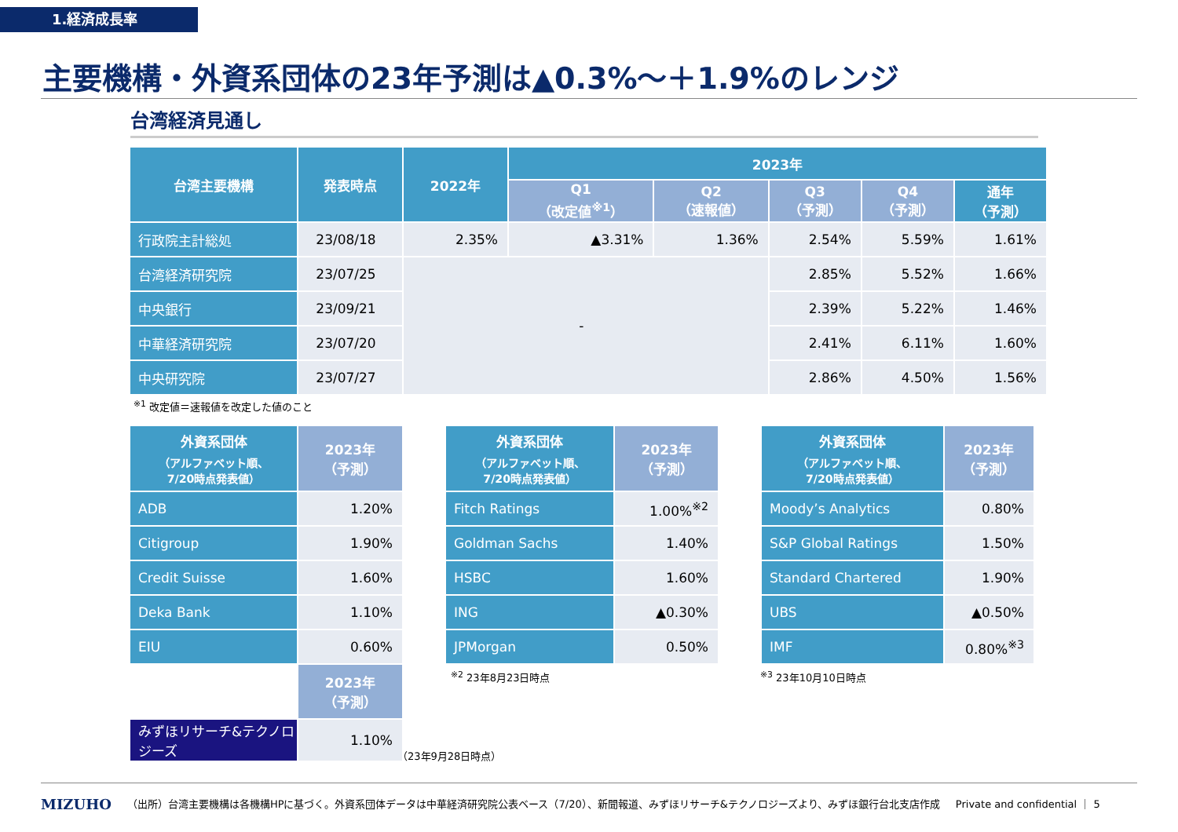1.経済成長率
主要機構・外資系団体の23年予測は▲0.3%～＋1.9%のレンジ
台湾経済見通し
| 台湾主要機構 | 発表時点 | 2022年 | 2023年 | | | | |
| --- | --- | --- | --- | --- | --- | --- | --- |
| | | | Q1 （改定値<sup>※1</sup>） | Q2 （速報値） | Q3 （予測） | Q4 （予測） | 通年 （予測） |
| 行政院主計総処 | 23/08/18 | 2.35% | ▲3.31% | 1.36% | 2.54% | 5.59% | 1.61% |
| 台湾経済研究院 | 23/07/25 | - | | | 2.85% | 5.52% | 1.66% |
| 中央銀行 | 23/09/21 | | | | 2.39% | 5.22% | 1.46% |
| 中華経済研究院 | 23/07/20 | | | | 2.41% | 6.11% | 1.60% |
| 中央研究院 | 23/07/27 | | | | 2.86% | 4.50% | 1.56% |
<sup>※1</sup> 改定値＝速報値を改定した値のこと
| 外資系団体 （アルファベット順、 7/20時点発表値） | 2023年 （予測） |
| ADB | 1.20% |
| Citigroup | 1.90% |
| Credit Suisse | 1.60% |
| Deka Bank | 1.10% |
| EIU | 0.60% |
| | 2023年 （予測） |
| みずほリサーチ&テクノロジーズ | 1.10% |
| 外資系団体 （アルファベット順、 7/20時点発表値） | 2023年 （予測） |
| Fitch Ratings | 1.00%<sup>※2</sup> |
| Goldman Sachs | 1.40% |
| HSBC | 1.60% |
| ING | ▲0.30% |
| JPMorgan | 0.50% |
<sup>※2</sup> 23年8月23日時点
（23年9月28日時点）
| 外資系団体 （アルファベット順、 7/20時点発表値） | 2023年 （予測） |
| Moody’s Analytics | 0.80% |
| S&P Global Ratings | 1.50% |
| Standard Chartered | 1.90% |
| UBS | ▲0.50% |
| IMF | 0.80%<sup>※3</sup> |
<sup>※3</sup> 23年10月10日時点
MIZUHO （出所）台湾主要機構は各機構HPに基づく。外資系団体データは中華経済研究院公表ベース（7/20）、新聞報道、みずほリサーチ&テクノロジーズより、みずほ銀行台北支店作成 Private and confidential ｜ 5